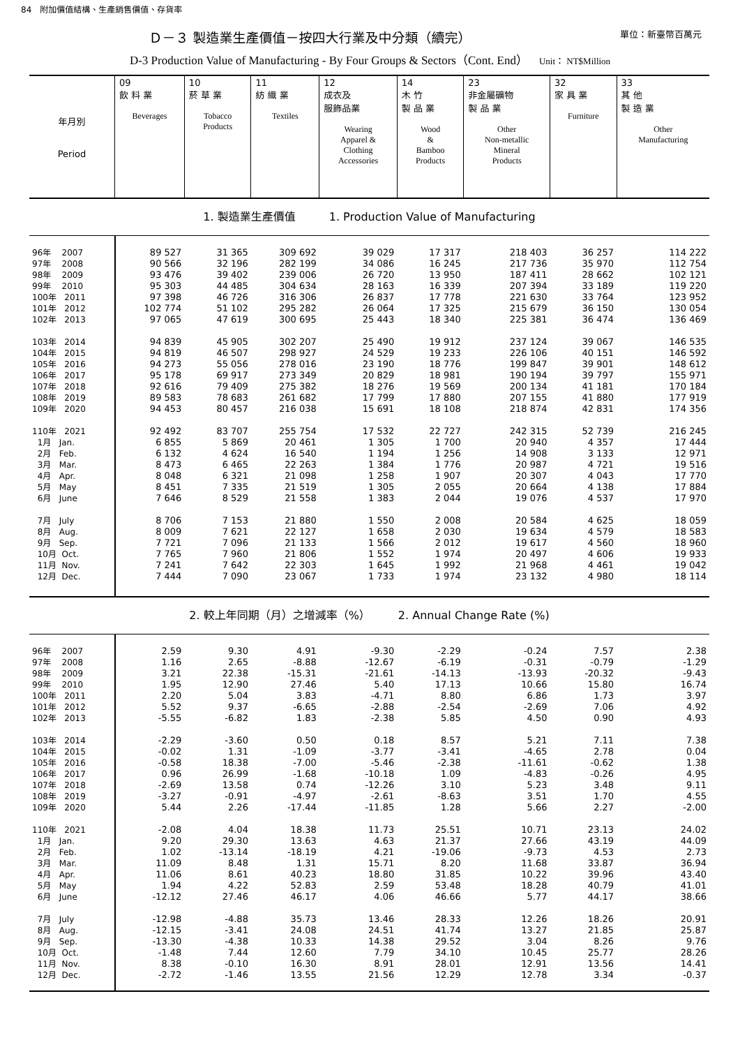84　附加價值結構、生產銷售價值、存貨率
Ｄ－３ 製造業生產價值－按四大行業及中分類（續完） 單位：新臺幣百萬元
D-3 Production Value of Manufacturing - By Four Groups & Sectors（Cont. End） Unit： NT$Million
| 年月別 Period | 09 飲 料 業 Beverages | 10 菸 草 業 Tobacco Products | 11 紡 織 業 Textiles | 12 成衣及 服飾品業 Wearing Apparel & Clothing Accessories | 14 木 竹 製 品 業 Wood & Bamboo Products | 23 非金屬礦物 製 品 業 Other Non-metallic Mineral Products | 32 家 具 業 Furniture | 33 其 他 製 造 業 Other Manufacturing |
| --- | --- | --- | --- | --- | --- | --- | --- | --- |
| 1. 製造業生產價值 1. Production Value of Manufacturing | | | | | | | | |
| 96年 2007 | 89 527 | 31 365 | 309 692 | 39 029 | 17 317 | 218 403 | 36 257 | 114 222 |
| 97年 2008 | 90 566 | 32 196 | 282 199 | 34 086 | 16 245 | 217 736 | 35 970 | 112 754 |
| 98年 2009 | 93 476 | 39 402 | 239 006 | 26 720 | 13 950 | 187 411 | 28 662 | 102 121 |
| 99年 2010 | 95 303 | 44 485 | 304 634 | 28 163 | 16 339 | 207 394 | 33 189 | 119 220 |
| 100年 2011 | 97 398 | 46 726 | 316 306 | 26 837 | 17 778 | 221 630 | 33 764 | 123 952 |
| 101年 2012 | 102 774 | 51 102 | 295 282 | 26 064 | 17 325 | 215 679 | 36 150 | 130 054 |
| 102年 2013 | 97 065 | 47 619 | 300 695 | 25 443 | 18 340 | 225 381 | 36 474 | 136 469 |
| 103年 2014 | 94 839 | 45 905 | 302 207 | 25 490 | 19 912 | 237 124 | 39 067 | 146 535 |
| 104年 2015 | 94 819 | 46 507 | 298 927 | 24 529 | 19 233 | 226 106 | 40 151 | 146 592 |
| 105年 2016 | 94 273 | 55 056 | 278 016 | 23 190 | 18 776 | 199 847 | 39 901 | 148 612 |
| 106年 2017 | 95 178 | 69 917 | 273 349 | 20 829 | 18 981 | 190 194 | 39 797 | 155 971 |
| 107年 2018 | 92 616 | 79 409 | 275 382 | 18 276 | 19 569 | 200 134 | 41 181 | 170 184 |
| 108年 2019 | 89 583 | 78 683 | 261 682 | 17 799 | 17 880 | 207 155 | 41 880 | 177 919 |
| 109年 2020 | 94 453 | 80 457 | 216 038 | 15 691 | 18 108 | 218 874 | 42 831 | 174 356 |
| 110年 2021 | 92 492 | 83 707 | 255 754 | 17 532 | 22 727 | 242 315 | 52 739 | 216 245 |
| 1月 Jan. | 6 855 | 5 869 | 20 461 | 1 305 | 1 700 | 20 940 | 4 357 | 17 444 |
| 2月 Feb. | 6 132 | 4 624 | 16 540 | 1 194 | 1 256 | 14 908 | 3 133 | 12 971 |
| 3月 Mar. | 8 473 | 6 465 | 22 263 | 1 384 | 1 776 | 20 987 | 4 721 | 19 516 |
| 4月 Apr. | 8 048 | 6 321 | 21 098 | 1 258 | 1 907 | 20 307 | 4 043 | 17 770 |
| 5月 May | 8 451 | 7 335 | 21 519 | 1 305 | 2 055 | 20 664 | 4 138 | 17 884 |
| 6月 June | 7 646 | 8 529 | 21 558 | 1 383 | 2 044 | 19 076 | 4 537 | 17 970 |
| 7月 July | 8 706 | 7 153 | 21 880 | 1 550 | 2 008 | 20 584 | 4 625 | 18 059 |
| 8月 Aug. | 8 009 | 7 621 | 22 127 | 1 658 | 2 030 | 19 634 | 4 579 | 18 583 |
| 9月 Sep. | 7 721 | 7 096 | 21 133 | 1 566 | 2 012 | 19 617 | 4 560 | 18 960 |
| 10月 Oct. | 7 765 | 7 960 | 21 806 | 1 552 | 1 974 | 20 497 | 4 606 | 19 933 |
| 11月 Nov. | 7 241 | 7 642 | 22 303 | 1 645 | 1 992 | 21 968 | 4 461 | 19 042 |
| 12月 Dec. | 7 444 | 7 090 | 23 067 | 1 733 | 1 974 | 23 132 | 4 980 | 18 114 |
| 2. 較上年同期（月）之增減率（%） 2. Annual Change Rate (%) | | | | | | | | |
| 96年 2007 | 2.59 | 9.30 | 4.91 | -9.30 | -2.29 | -0.24 | 7.57 | 2.38 |
| 97年 2008 | 1.16 | 2.65 | -8.88 | -12.67 | -6.19 | -0.31 | -0.79 | -1.29 |
| 98年 2009 | 3.21 | 22.38 | -15.31 | -21.61 | -14.13 | -13.93 | -20.32 | -9.43 |
| 99年 2010 | 1.95 | 12.90 | 27.46 | 5.40 | 17.13 | 10.66 | 15.80 | 16.74 |
| 100年 2011 | 2.20 | 5.04 | 3.83 | -4.71 | 8.80 | 6.86 | 1.73 | 3.97 |
| 101年 2012 | 5.52 | 9.37 | -6.65 | -2.88 | -2.54 | -2.69 | 7.06 | 4.92 |
| 102年 2013 | -5.55 | -6.82 | 1.83 | -2.38 | 5.85 | 4.50 | 0.90 | 4.93 |
| 103年 2014 | -2.29 | -3.60 | 0.50 | 0.18 | 8.57 | 5.21 | 7.11 | 7.38 |
| 104年 2015 | -0.02 | 1.31 | -1.09 | -3.77 | -3.41 | -4.65 | 2.78 | 0.04 |
| 105年 2016 | -0.58 | 18.38 | -7.00 | -5.46 | -2.38 | -11.61 | -0.62 | 1.38 |
| 106年 2017 | 0.96 | 26.99 | -1.68 | -10.18 | 1.09 | -4.83 | -0.26 | 4.95 |
| 107年 2018 | -2.69 | 13.58 | 0.74 | -12.26 | 3.10 | 5.23 | 3.48 | 9.11 |
| 108年 2019 | -3.27 | -0.91 | -4.97 | -2.61 | -8.63 | 3.51 | 1.70 | 4.55 |
| 109年 2020 | 5.44 | 2.26 | -17.44 | -11.85 | 1.28 | 5.66 | 2.27 | -2.00 |
| 110年 2021 | -2.08 | 4.04 | 18.38 | 11.73 | 25.51 | 10.71 | 23.13 | 24.02 |
| 1月 Jan. | 9.20 | 29.30 | 13.63 | 4.63 | 21.37 | 27.66 | 43.19 | 44.09 |
| 2月 Feb. | 1.02 | -13.14 | -18.19 | 4.21 | -19.06 | -9.73 | 4.53 | 2.73 |
| 3月 Mar. | 11.09 | 8.48 | 1.31 | 15.71 | 8.20 | 11.68 | 33.87 | 36.94 |
| 4月 Apr. | 11.06 | 8.61 | 40.23 | 18.80 | 31.85 | 10.22 | 39.96 | 43.40 |
| 5月 May | 1.94 | 4.22 | 52.83 | 2.59 | 53.48 | 18.28 | 40.79 | 41.01 |
| 6月 June | -12.12 | 27.46 | 46.17 | 4.06 | 46.66 | 5.77 | 44.17 | 38.66 |
| 7月 July | -12.98 | -4.88 | 35.73 | 13.46 | 28.33 | 12.26 | 18.26 | 20.91 |
| 8月 Aug. | -12.15 | -3.41 | 24.08 | 24.51 | 41.74 | 13.27 | 21.85 | 25.87 |
| 9月 Sep. | -13.30 | -4.38 | 10.33 | 14.38 | 29.52 | 3.04 | 8.26 | 9.76 |
| 10月 Oct. | -1.48 | 7.44 | 12.60 | 7.79 | 34.10 | 10.45 | 25.77 | 28.26 |
| 11月 Nov. | 8.38 | -0.10 | 16.30 | 8.91 | 28.01 | 12.91 | 13.56 | 14.41 |
| 12月 Dec. | -2.72 | -1.46 | 13.55 | 21.56 | 12.29 | 12.78 | 3.34 | -0.37 |